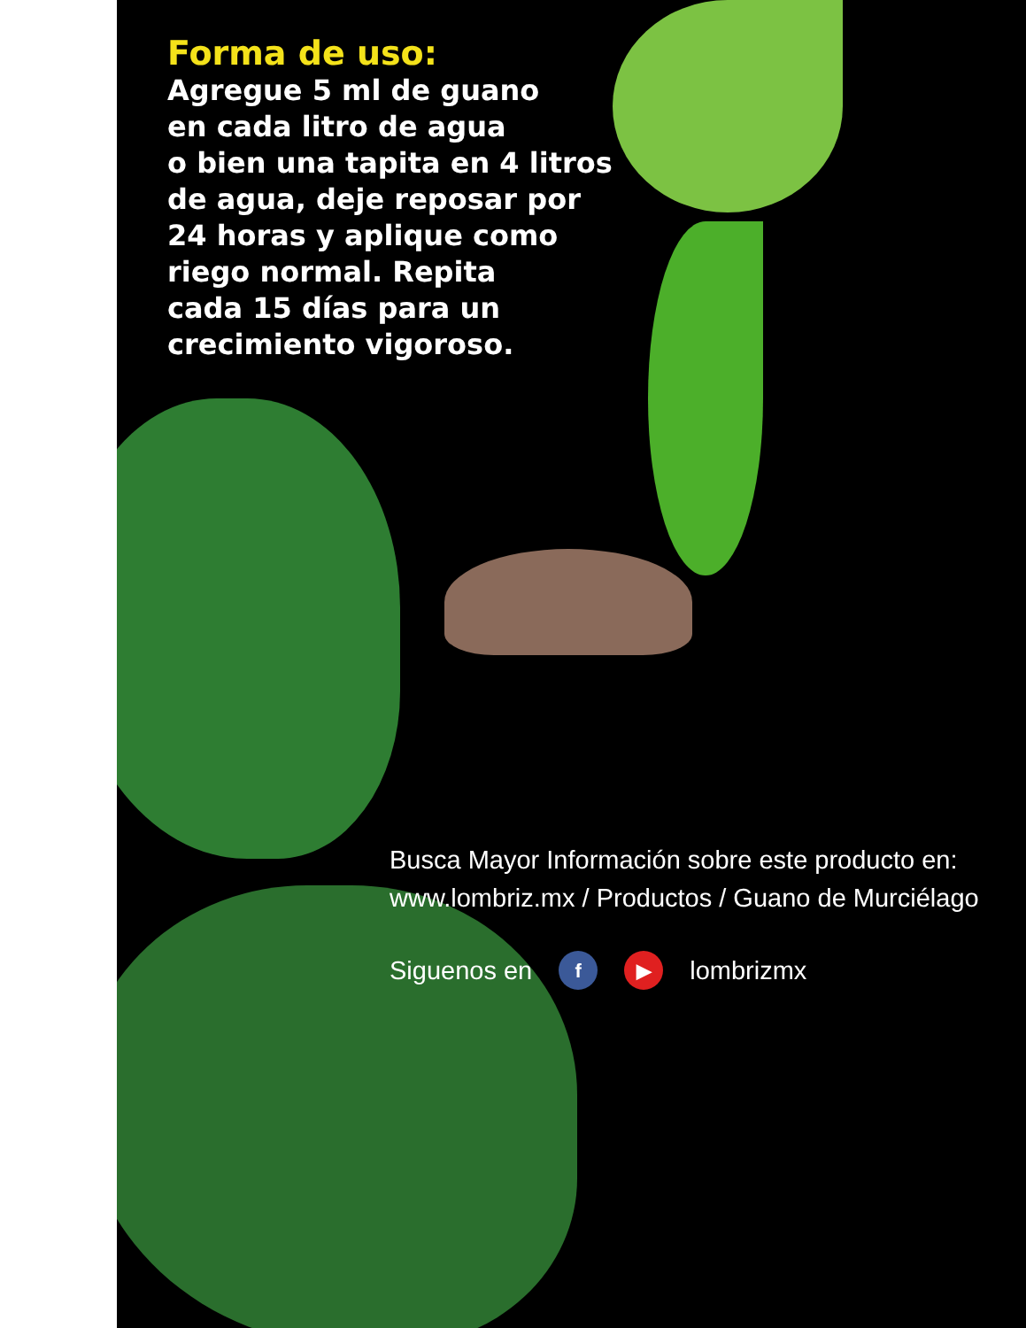Forma de uso:
Agregue 5 ml de guano
en cada litro de agua
o bien una tapita en 4 litros
de agua, deje reposar por
24 horas y aplique como
riego normal. Repita
cada 15 días para un
crecimiento vigoroso.
Busca Mayor Información sobre este producto en: www.lombriz.mx / Productos / Guano de Murciélago
Siguenos en f ▶ lombrizmx